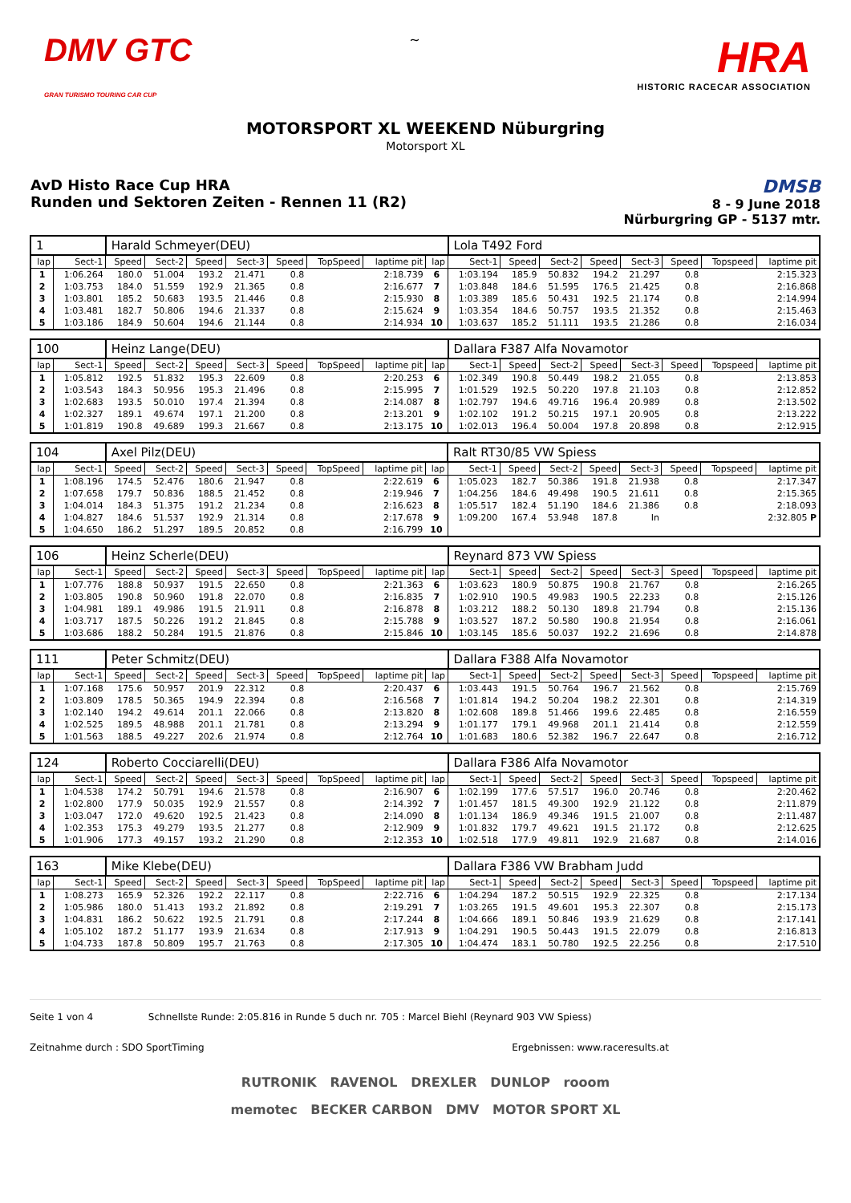DMV GTC
GRAN TURISMO TOURING CAR CUP
~
HRA
HISTORIC RACECAR ASSOCIATION
MOTORSPORT XL WEEKEND Nüburgring
Motorsport XL
AvD Histo Race Cup HRA
Runden und Sektoren Zeiten - Rennen 11 (R2)
DMSB
8 - 9 June 2018
Nürburgring GP - 5137 mtr.
| 1 | | Harald Schmeyer(DEU) | | | | | | | | Lola T492 Ford | | | | | | | |
| lap | Sect-1 | Speed | Sect-2 | Speed | Sect-3 | Speed | TopSpeed | laptime pit | lap | Sect-1 | Speed | Sect-2 | Speed | Sect-3 | Speed | Topspeed | laptime pit |
| 1 | 1:06.264 | 180.0 | 51.004 | 193.2 | 21.471 | 0.8 | | 2:18.739 | 6 | 1:03.194 | 185.9 | 50.832 | 194.2 | 21.297 | 0.8 | | 2:15.323 |
| 2 | 1:03.753 | 184.0 | 51.559 | 192.9 | 21.365 | 0.8 | | 2:16.677 | 7 | 1:03.848 | 184.6 | 51.595 | 176.5 | 21.425 | 0.8 | | 2:16.868 |
| 3 | 1:03.801 | 185.2 | 50.683 | 193.5 | 21.446 | 0.8 | | 2:15.930 | 8 | 1:03.389 | 185.6 | 50.431 | 192.5 | 21.174 | 0.8 | | 2:14.994 |
| 4 | 1:03.481 | 182.7 | 50.806 | 194.6 | 21.337 | 0.8 | | 2:15.624 | 9 | 1:03.354 | 184.6 | 50.757 | 193.5 | 21.352 | 0.8 | | 2:15.463 |
| 5 | 1:03.186 | 184.9 | 50.604 | 194.6 | 21.144 | 0.8 | | 2:14.934 | 10 | 1:03.637 | 185.2 | 51.111 | 193.5 | 21.286 | 0.8 | | 2:16.034 |
| 100 | | Heinz Lange(DEU) | | | | | | | | Dallara F387 Alfa Novamotor | | | | | | | |
| lap | Sect-1 | Speed | Sect-2 | Speed | Sect-3 | Speed | TopSpeed | laptime pit | lap | Sect-1 | Speed | Sect-2 | Speed | Sect-3 | Speed | Topspeed | laptime pit |
| 1 | 1:05.812 | 192.5 | 51.832 | 195.3 | 22.609 | 0.8 | | 2:20.253 | 6 | 1:02.349 | 190.8 | 50.449 | 198.2 | 21.055 | 0.8 | | 2:13.853 |
| 2 | 1:03.543 | 184.3 | 50.956 | 195.3 | 21.496 | 0.8 | | 2:15.995 | 7 | 1:01.529 | 192.5 | 50.220 | 197.8 | 21.103 | 0.8 | | 2:12.852 |
| 3 | 1:02.683 | 193.5 | 50.010 | 197.4 | 21.394 | 0.8 | | 2:14.087 | 8 | 1:02.797 | 194.6 | 49.716 | 196.4 | 20.989 | 0.8 | | 2:13.502 |
| 4 | 1:02.327 | 189.1 | 49.674 | 197.1 | 21.200 | 0.8 | | 2:13.201 | 9 | 1:02.102 | 191.2 | 50.215 | 197.1 | 20.905 | 0.8 | | 2:13.222 |
| 5 | 1:01.819 | 190.8 | 49.689 | 199.3 | 21.667 | 0.8 | | 2:13.175 | 10 | 1:02.013 | 196.4 | 50.004 | 197.8 | 20.898 | 0.8 | | 2:12.915 |
| 104 | | Axel Pilz(DEU) | | | | | | | | Ralt RT30/85 VW Spiess | | | | | | | |
| lap | Sect-1 | Speed | Sect-2 | Speed | Sect-3 | Speed | TopSpeed | laptime pit | lap | Sect-1 | Speed | Sect-2 | Speed | Sect-3 | Speed | Topspeed | laptime pit |
| 1 | 1:08.196 | 174.5 | 52.476 | 180.6 | 21.947 | 0.8 | | 2:22.619 | 6 | 1:05.023 | 182.7 | 50.386 | 191.8 | 21.938 | 0.8 | | 2:17.347 |
| 2 | 1:07.658 | 179.7 | 50.836 | 188.5 | 21.452 | 0.8 | | 2:19.946 | 7 | 1:04.256 | 184.6 | 49.498 | 190.5 | 21.611 | 0.8 | | 2:15.365 |
| 3 | 1:04.014 | 184.3 | 51.375 | 191.2 | 21.234 | 0.8 | | 2:16.623 | 8 | 1:05.517 | 182.4 | 51.190 | 184.6 | 21.386 | 0.8 | | 2:18.093 |
| 4 | 1:04.827 | 184.6 | 51.537 | 192.9 | 21.314 | 0.8 | | 2:17.678 | 9 | 1:09.200 | 167.4 | 53.948 | 187.8 | In | | | 2:32.805 P |
| 5 | 1:04.650 | 186.2 | 51.297 | 189.5 | 20.852 | 0.8 | | 2:16.799 | 10 | | | | | | | | |
| 106 | | Heinz Scherle(DEU) | | | | | | | | Reynard 873 VW Spiess | | | | | | | |
| lap | Sect-1 | Speed | Sect-2 | Speed | Sect-3 | Speed | TopSpeed | laptime pit | lap | Sect-1 | Speed | Sect-2 | Speed | Sect-3 | Speed | Topspeed | laptime pit |
| 1 | 1:07.776 | 188.8 | 50.937 | 191.5 | 22.650 | 0.8 | | 2:21.363 | 6 | 1:03.623 | 180.9 | 50.875 | 190.8 | 21.767 | 0.8 | | 2:16.265 |
| 2 | 1:03.805 | 190.8 | 50.960 | 191.8 | 22.070 | 0.8 | | 2:16.835 | 7 | 1:02.910 | 190.5 | 49.983 | 190.5 | 22.233 | 0.8 | | 2:15.126 |
| 3 | 1:04.981 | 189.1 | 49.986 | 191.5 | 21.911 | 0.8 | | 2:16.878 | 8 | 1:03.212 | 188.2 | 50.130 | 189.8 | 21.794 | 0.8 | | 2:15.136 |
| 4 | 1:03.717 | 187.5 | 50.226 | 191.2 | 21.845 | 0.8 | | 2:15.788 | 9 | 1:03.527 | 187.2 | 50.580 | 190.8 | 21.954 | 0.8 | | 2:16.061 |
| 5 | 1:03.686 | 188.2 | 50.284 | 191.5 | 21.876 | 0.8 | | 2:15.846 | 10 | 1:03.145 | 185.6 | 50.037 | 192.2 | 21.696 | 0.8 | | 2:14.878 |
| 111 | | Peter Schmitz(DEU) | | | | | | | | Dallara F388 Alfa Novamotor | | | | | | | |
| lap | Sect-1 | Speed | Sect-2 | Speed | Sect-3 | Speed | TopSpeed | laptime pit | lap | Sect-1 | Speed | Sect-2 | Speed | Sect-3 | Speed | Topspeed | laptime pit |
| 1 | 1:07.168 | 175.6 | 50.957 | 201.9 | 22.312 | 0.8 | | 2:20.437 | 6 | 1:03.443 | 191.5 | 50.764 | 196.7 | 21.562 | 0.8 | | 2:15.769 |
| 2 | 1:03.809 | 178.5 | 50.365 | 194.9 | 22.394 | 0.8 | | 2:16.568 | 7 | 1:01.814 | 194.2 | 50.204 | 198.2 | 22.301 | 0.8 | | 2:14.319 |
| 3 | 1:02.140 | 194.2 | 49.614 | 201.1 | 22.066 | 0.8 | | 2:13.820 | 8 | 1:02.608 | 189.8 | 51.466 | 199.6 | 22.485 | 0.8 | | 2:16.559 |
| 4 | 1:02.525 | 189.5 | 48.988 | 201.1 | 21.781 | 0.8 | | 2:13.294 | 9 | 1:01.177 | 179.1 | 49.968 | 201.1 | 21.414 | 0.8 | | 2:12.559 |
| 5 | 1:01.563 | 188.5 | 49.227 | 202.6 | 21.974 | 0.8 | | 2:12.764 | 10 | 1:01.683 | 180.6 | 52.382 | 196.7 | 22.647 | 0.8 | | 2:16.712 |
| 124 | | Roberto Cocciarelli(DEU) | | | | | | | | Dallara F386 Alfa Novamotor | | | | | | | |
| lap | Sect-1 | Speed | Sect-2 | Speed | Sect-3 | Speed | TopSpeed | laptime pit | lap | Sect-1 | Speed | Sect-2 | Speed | Sect-3 | Speed | Topspeed | laptime pit |
| 1 | 1:04.538 | 174.2 | 50.791 | 194.6 | 21.578 | 0.8 | | 2:16.907 | 6 | 1:02.199 | 177.6 | 57.517 | 196.0 | 20.746 | 0.8 | | 2:20.462 |
| 2 | 1:02.800 | 177.9 | 50.035 | 192.9 | 21.557 | 0.8 | | 2:14.392 | 7 | 1:01.457 | 181.5 | 49.300 | 192.9 | 21.122 | 0.8 | | 2:11.879 |
| 3 | 1:03.047 | 172.0 | 49.620 | 192.5 | 21.423 | 0.8 | | 2:14.090 | 8 | 1:01.134 | 186.9 | 49.346 | 191.5 | 21.007 | 0.8 | | 2:11.487 |
| 4 | 1:02.353 | 175.3 | 49.279 | 193.5 | 21.277 | 0.8 | | 2:12.909 | 9 | 1:01.832 | 179.7 | 49.621 | 191.5 | 21.172 | 0.8 | | 2:12.625 |
| 5 | 1:01.906 | 177.3 | 49.157 | 193.2 | 21.290 | 0.8 | | 2:12.353 | 10 | 1:02.518 | 177.9 | 49.811 | 192.9 | 21.687 | 0.8 | | 2:14.016 |
| 163 | | Mike Klebe(DEU) | | | | | | | | Dallara F386 VW Brabham Judd | | | | | | | |
| lap | Sect-1 | Speed | Sect-2 | Speed | Sect-3 | Speed | TopSpeed | laptime pit | lap | Sect-1 | Speed | Sect-2 | Speed | Sect-3 | Speed | Topspeed | laptime pit |
| 1 | 1:08.273 | 165.9 | 52.326 | 192.2 | 22.117 | 0.8 | | 2:22.716 | 6 | 1:04.294 | 187.2 | 50.515 | 192.9 | 22.325 | 0.8 | | 2:17.134 |
| 2 | 1:05.986 | 180.0 | 51.413 | 193.2 | 21.892 | 0.8 | | 2:19.291 | 7 | 1:03.265 | 191.5 | 49.601 | 195.3 | 22.307 | 0.8 | | 2:15.173 |
| 3 | 1:04.831 | 186.2 | 50.622 | 192.5 | 21.791 | 0.8 | | 2:17.244 | 8 | 1:04.666 | 189.1 | 50.846 | 193.9 | 21.629 | 0.8 | | 2:17.141 |
| 4 | 1:05.102 | 187.2 | 51.177 | 193.9 | 21.634 | 0.8 | | 2:17.913 | 9 | 1:04.291 | 190.5 | 50.443 | 191.5 | 22.079 | 0.8 | | 2:16.813 |
| 5 | 1:04.733 | 187.8 | 50.809 | 195.7 | 21.763 | 0.8 | | 2:17.305 | 10 | 1:04.474 | 183.1 | 50.780 | 192.5 | 22.256 | 0.8 | | 2:17.510 |
Seite 1 von 4 Schnellste Runde: 2:05.816 in Runde 5 duch nr. 705 : Marcel Biehl (Reynard 903 VW Spiess)
Zeitnahme durch : SDO SportTiming Ergebnissen: www.raceresults.at
RUTRONIK RAVENOL DREXLER DUNLOP rooom
memotec BECKER CARBON DMV MOTOR SPORT XL